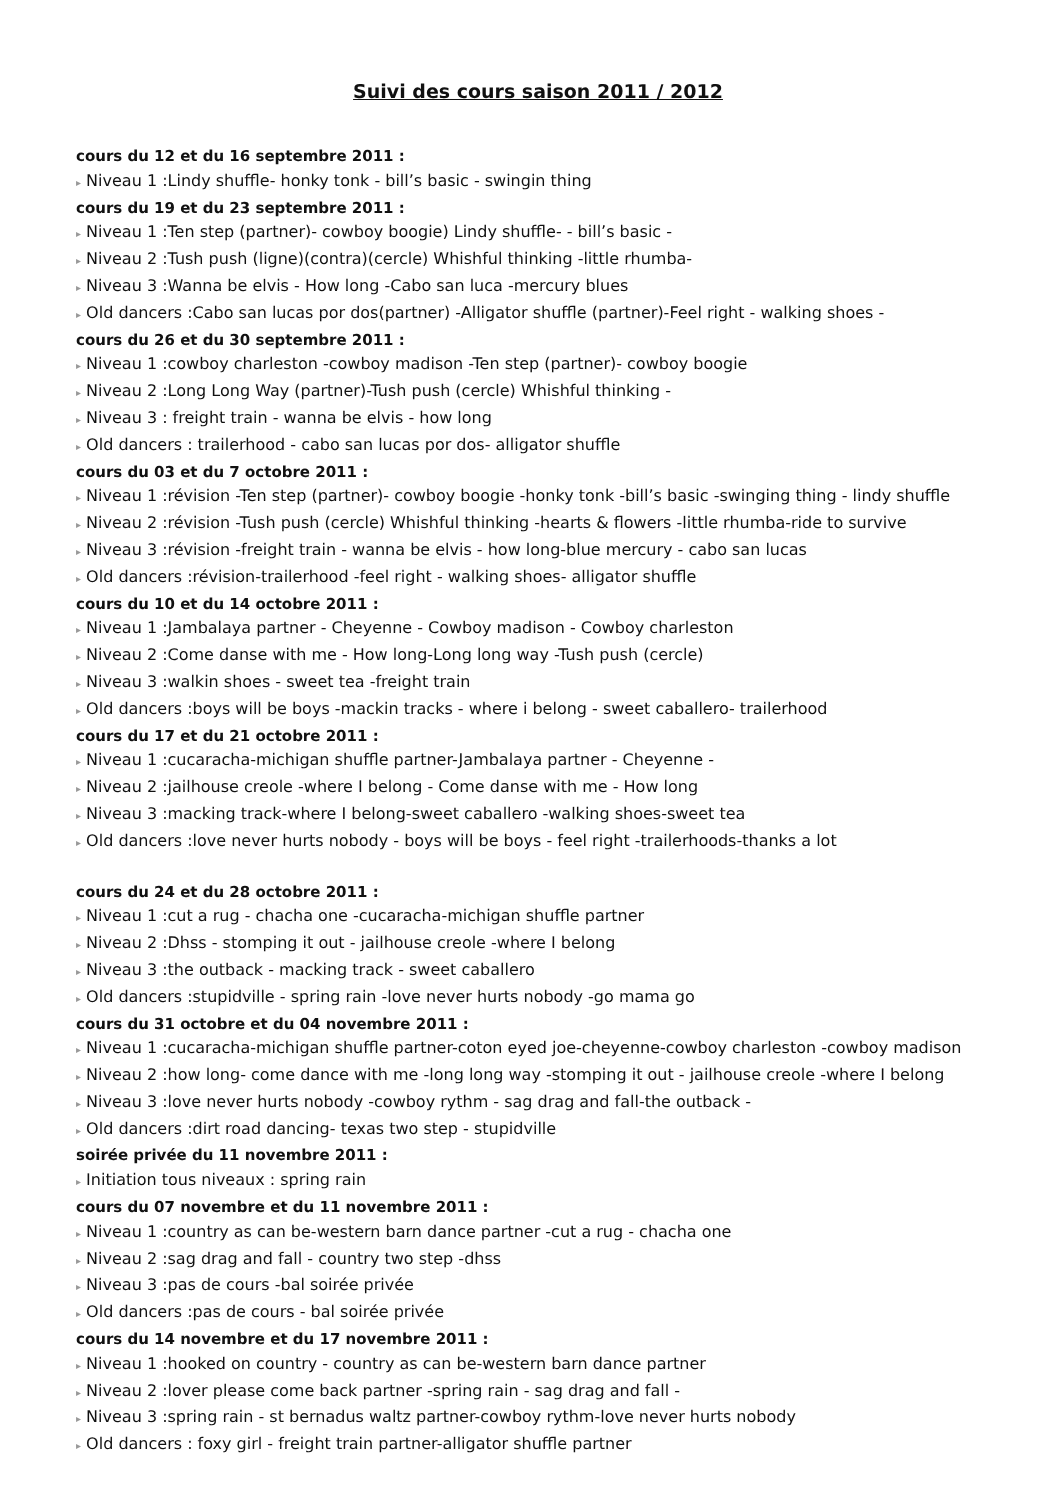Suivi des cours saison 2011 / 2012
cours du 12 et du 16 septembre 2011 :
▸ Niveau 1 :Lindy shuffle- honky tonk - bill’s basic - swingin thing
cours du 19 et du 23 septembre 2011 :
▸ Niveau 1 :Ten step (partner)- cowboy boogie) Lindy shuffle- - bill’s basic -
▸ Niveau 2 :Tush push (ligne)(contra)(cercle) Whishful thinking -little rhumba-
▸ Niveau 3 :Wanna be elvis - How long -Cabo san luca -mercury blues
▸ Old dancers :Cabo san lucas por dos(partner) -Alligator shuffle (partner)-Feel right - walking shoes -
cours du 26 et du 30 septembre 2011 :
▸ Niveau 1 :cowboy charleston -cowboy madison -Ten step (partner)- cowboy boogie
▸ Niveau 2 :Long Long Way (partner)-Tush push (cercle) Whishful thinking -
▸ Niveau 3 : freight train - wanna be elvis - how long
▸ Old dancers : trailerhood - cabo san lucas por dos- alligator shuffle
cours du 03 et du 7 octobre 2011 :
▸ Niveau 1 :révision -Ten step (partner)- cowboy boogie -honky tonk -bill’s basic -swinging thing - lindy shuffle
▸ Niveau 2 :révision -Tush push (cercle) Whishful thinking -hearts & flowers -little rhumba-ride to survive
▸ Niveau 3 :révision -freight train - wanna be elvis - how long-blue mercury - cabo san lucas
▸ Old dancers :révision-trailerhood -feel right - walking shoes- alligator shuffle
cours du 10 et du 14 octobre 2011 :
▸ Niveau 1 :Jambalaya partner - Cheyenne - Cowboy madison - Cowboy charleston
▸ Niveau 2 :Come danse with me - How long-Long long way -Tush push (cercle)
▸ Niveau 3 :walkin shoes - sweet tea -freight train
▸ Old dancers :boys will be boys -mackin tracks - where i belong - sweet caballero- trailerhood
cours du 17 et du 21 octobre 2011 :
▸ Niveau 1 :cucaracha-michigan shuffle partner-Jambalaya partner - Cheyenne -
▸ Niveau 2 :jailhouse creole -where I belong - Come danse with me - How long
▸ Niveau 3 :macking track-where I belong-sweet caballero -walking shoes-sweet tea
▸ Old dancers :love never hurts nobody - boys will be boys - feel right -trailerhoods-thanks a lot
cours du 24 et du 28 octobre 2011 :
▸ Niveau 1 :cut a rug - chacha one -cucaracha-michigan shuffle partner
▸ Niveau 2 :Dhss - stomping it out - jailhouse creole -where I belong
▸ Niveau 3 :the outback - macking track - sweet caballero
▸ Old dancers :stupidville - spring rain -love never hurts nobody -go mama go
cours du 31 octobre et du 04 novembre 2011 :
▸ Niveau 1 :cucaracha-michigan shuffle partner-coton eyed joe-cheyenne-cowboy charleston -cowboy madison
▸ Niveau 2 :how long- come dance with me -long long way -stomping it out - jailhouse creole -where I belong
▸ Niveau 3 :love never hurts nobody -cowboy rythm - sag drag and fall-the outback -
▸ Old dancers :dirt road dancing- texas two step - stupidville
soirée privée du 11 novembre 2011 :
▸ Initiation tous niveaux : spring rain
cours du 07 novembre et du 11 novembre 2011 :
▸ Niveau 1 :country as can be-western barn dance partner -cut a rug - chacha one
▸ Niveau 2 :sag drag and fall - country two step -dhss
▸ Niveau 3 :pas de cours -bal soirée privée
▸ Old dancers :pas de cours - bal soirée privée
cours du 14 novembre et du 17 novembre 2011 :
▸ Niveau 1 :hooked on country - country as can be-western barn dance partner
▸ Niveau 2 :lover please come back partner -spring rain - sag drag and fall -
▸ Niveau 3 :spring rain - st bernadus waltz partner-cowboy rythm-love never hurts nobody
▸ Old dancers : foxy girl - freight train partner-alligator shuffle partner